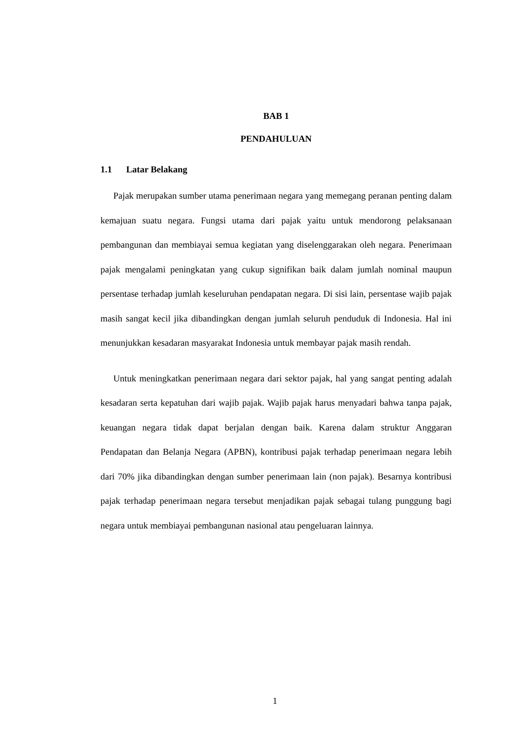BAB 1
PENDAHULUAN
1.1 Latar Belakang
Pajak merupakan sumber utama penerimaan negara yang memegang peranan penting dalam kemajuan suatu negara. Fungsi utama dari pajak yaitu untuk mendorong pelaksanaan pembangunan dan membiayai semua kegiatan yang diselenggarakan oleh negara. Penerimaan pajak mengalami peningkatan yang cukup signifikan baik dalam jumlah nominal maupun persentase terhadap jumlah keseluruhan pendapatan negara. Di sisi lain, persentase wajib pajak masih sangat kecil jika dibandingkan dengan jumlah seluruh penduduk di Indonesia. Hal ini menunjukkan kesadaran masyarakat Indonesia untuk membayar pajak masih rendah.
Untuk meningkatkan penerimaan negara dari sektor pajak, hal yang sangat penting adalah kesadaran serta kepatuhan dari wajib pajak. Wajib pajak harus menyadari bahwa tanpa pajak, keuangan negara tidak dapat berjalan dengan baik. Karena dalam struktur Anggaran Pendapatan dan Belanja Negara (APBN), kontribusi pajak terhadap penerimaan negara lebih dari 70% jika dibandingkan dengan sumber penerimaan lain (non pajak). Besarnya kontribusi pajak terhadap penerimaan negara tersebut menjadikan pajak sebagai tulang punggung bagi negara untuk membiayai pembangunan nasional atau pengeluaran lainnya.
1